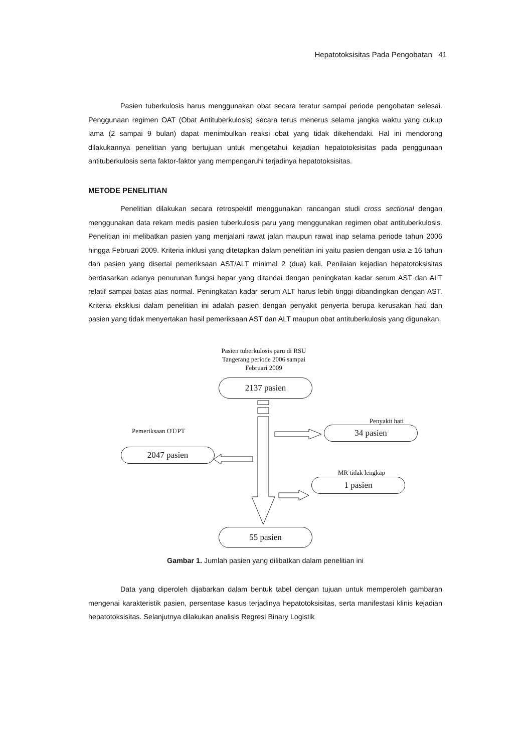Hepatotoksisitas Pada Pengobatan 41
Pasien tuberkulosis harus menggunakan obat secara teratur sampai periode pengobatan selesai. Penggunaan regimen OAT (Obat Antituberkulosis) secara terus menerus selama jangka waktu yang cukup lama (2 sampai 9 bulan) dapat menimbulkan reaksi obat yang tidak dikehendaki. Hal ini mendorong dilakukannya penelitian yang bertujuan untuk mengetahui kejadian hepatotoksisitas pada penggunaan antituberkulosis serta faktor-faktor yang mempengaruhi terjadinya hepatotoksisitas.
METODE PENELITIAN
Penelitian dilakukan secara retrospektif menggunakan rancangan studi cross sectional dengan menggunakan data rekam medis pasien tuberkulosis paru yang menggunakan regimen obat antituberkulosis. Penelitian ini melibatkan pasien yang menjalani rawat jalan maupun rawat inap selama periode tahun 2006 hingga Februari 2009. Kriteria inklusi yang ditetapkan dalam penelitian ini yaitu pasien dengan usia ≥ 16 tahun dan pasien yang disertai pemeriksaan AST/ALT minimal 2 (dua) kali. Penilaian kejadian hepatotoksisitas berdasarkan adanya penurunan fungsi hepar yang ditandai dengan peningkatan kadar serum AST dan ALT relatif sampai batas atas normal. Peningkatan kadar serum ALT harus lebih tinggi dibandingkan dengan AST. Kriteria eksklusi dalam penelitian ini adalah pasien dengan penyakit penyerta berupa kerusakan hati dan pasien yang tidak menyertakan hasil pemeriksaan AST dan ALT maupun obat antituberkulosis yang digunakan.
Pasien tuberkulosis paru di RSU Tangerang periode 2006 sampai Februari 2009
2137 pasien
Penyakit hati
34 pasien
Pemeriksaan OT/PT
2047 pasien
MR tidak lengkap
1 pasien
55 pasien
Gambar 1. Jumlah pasien yang dilibatkan dalam penelitian ini
Data yang diperoleh dijabarkan dalam bentuk tabel dengan tujuan untuk memperoleh gambaran mengenai karakteristik pasien, persentase kasus terjadinya hepatotoksisitas, serta manifestasi klinis kejadian hepatotoksisitas. Selanjutnya dilakukan analisis Regresi Binary Logistik